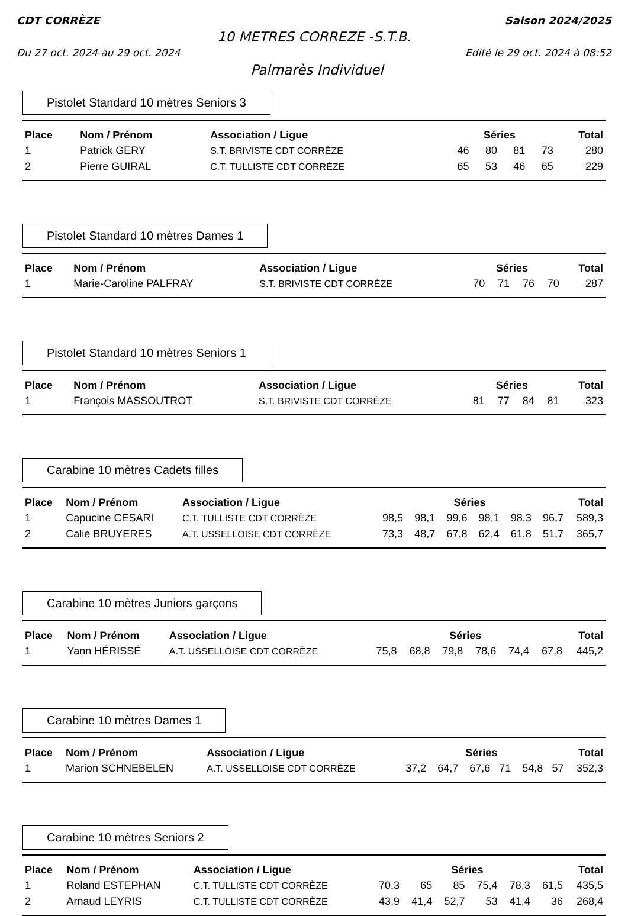CDT CORRÈZE Saison 2024/2025
10 METRES CORREZE -S.T.B.
Du 27 oct. 2024 au 29 oct. 2024 Edité le 29 oct. 2024 à 08:52
Palmarès Individuel
Pistolet Standard 10 mètres Seniors 3
| Place | Nom / Prénom | Association / Ligue | Séries | | | | Total |
| --- | --- | --- | --- | --- | --- | --- | --- |
| 1 | Patrick GERY | S.T. BRIVISTE CDT CORRÈZE | 46 | 80 | 81 | 73 | 280 |
| 2 | Pierre GUIRAL | C.T. TULLISTE CDT CORRÈZE | 65 | 53 | 46 | 65 | 229 |
Pistolet Standard 10 mètres Dames 1
| Place | Nom / Prénom | Association / Ligue | Séries | | | | Total |
| --- | --- | --- | --- | --- | --- | --- | --- |
| 1 | Marie-Caroline PALFRAY | S.T. BRIVISTE CDT CORRÈZE | 70 | 71 | 76 | 70 | 287 |
Pistolet Standard 10 mètres Seniors 1
| Place | Nom / Prénom | Association / Ligue | Séries | | | | Total |
| --- | --- | --- | --- | --- | --- | --- | --- |
| 1 | François MASSOUTROT | S.T. BRIVISTE CDT CORRÈZE | 81 | 77 | 84 | 81 | 323 |
Carabine 10 mètres Cadets filles
| Place | Nom / Prénom | Association / Ligue | Séries | | | | | | Total |
| --- | --- | --- | --- | --- | --- | --- | --- | --- | --- |
| 1 | Capucine CESARI | C.T. TULLISTE CDT CORRÈZE | 98,5 | 98,1 | 99,6 | 98,1 | 98,3 | 96,7 | 589,3 |
| 2 | Calie BRUYERES | A.T. USSELLOISE CDT CORRÈZE | 73,3 | 48,7 | 67,8 | 62,4 | 61,8 | 51,7 | 365,7 |
Carabine 10 mètres Juniors garçons
| Place | Nom / Prénom | Association / Ligue | Séries | | | | | | Total |
| --- | --- | --- | --- | --- | --- | --- | --- | --- | --- |
| 1 | Yann HÉRISSÉ | A.T. USSELLOISE CDT CORRÈZE | 75,8 | 68,8 | 79,8 | 78,6 | 74,4 | 67,8 | 445,2 |
Carabine 10 mètres Dames 1
| Place | Nom / Prénom | Association / Ligue | Séries | | | | | | Total |
| --- | --- | --- | --- | --- | --- | --- | --- | --- | --- |
| 1 | Marion SCHNEBELEN | A.T. USSELLOISE CDT CORRÈZE | 37,2 | 64,7 | 67,6 | 71 | 54,8 | 57 | 352,3 |
Carabine 10 mètres Seniors 2
| Place | Nom / Prénom | Association / Ligue | Séries | | | | | | Total |
| --- | --- | --- | --- | --- | --- | --- | --- | --- | --- |
| 1 | Roland ESTEPHAN | C.T. TULLISTE CDT CORRÈZE | 70,3 | 65 | 85 | 75,4 | 78,3 | 61,5 | 435,5 |
| 2 | Arnaud LEYRIS | C.T. TULLISTE CDT CORRÈZE | 43,9 | 41,4 | 52,7 | 53 | 41,4 | 36 | 268,4 |